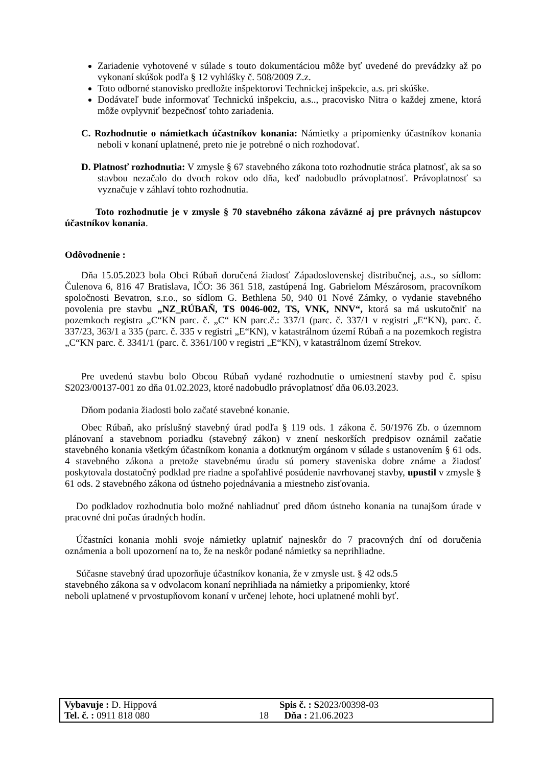Zariadenie vyhotovené v súlade s touto dokumentáciou môže byť uvedené do prevádzky až po vykonaní skúšok podľa § 12 vyhlášky č. 508/2009 Z.z.
Toto odborné stanovisko predložte inšpektorovi Technickej inšpekcie, a.s. pri skúške.
Dodávateľ bude informovať Technickú inšpekciu, a.s.., pracovisko Nitra o každej zmene, ktorá môže ovplyvniť bezpečnosť tohto zariadenia.
C. Rozhodnutie o námietkach účastníkov konania: Námietky a pripomienky účastníkov konania neboli v konaní uplatnené, preto nie je potrebné o nich rozhodovať.
D. Platnosť rozhodnutia: V zmysle § 67 stavebného zákona toto rozhodnutie stráca platnosť, ak sa so stavbou nezačalo do dvoch rokov odo dňa, keď nadobudlo právoplatnosť. Právoplatnosť sa vyznačuje v záhlaví tohto rozhodnutia.
Toto rozhodnutie je v zmysle § 70 stavebného zákona záväzné aj pre právnych nástupcov účastníkov konania.
Odôvodnenie :
Dňa 15.05.2023 bola Obci Rúbaň doručená žiadosť Západoslovenskej distribučnej, a.s., so sídlom: Čulenova 6, 816 47 Bratislava, IČO: 36 361 518, zastúpená Ing. Gabrielom Mészárosom, pracovníkom spoločnosti Bevatron, s.r.o., so sídlom G. Bethlena 50, 940 01 Nové Zámky, o vydanie stavebného povolenia pre stavbu „NZ_RÚBAŇ, TS 0046-002, TS, VNK, NNV“, ktorá sa má uskutočniť na pozemkoch registra „C“KN parc. č. „C“ KN parc.č.: 337/1 (parc. č. 337/1 v registri „E“KN), parc. č. 337/23, 363/1 a 335 (parc. č. 335 v registri „E“KN), v katastrálnom území Rúbaň a na pozemkoch registra „C“KN parc. č. 3341/1 (parc. č. 3361/100 v registri „E“KN), v katastrálnom území Strekov.
Pre uvedenú stavbu bolo Obcou Rúbaň vydané rozhodnutie o umiestnení stavby pod č. spisu S2023/00137-001 zo dňa 01.02.2023, ktoré nadobudlo právoplatnosť dňa 06.03.2023.
Dňom podania žiadosti bolo začaté stavebné konanie.
Obec Rúbaň, ako príslušný stavebný úrad podľa § 119 ods. 1 zákona č. 50/1976 Zb. o územnom plánovaní a stavebnom poriadku (stavebný zákon) v znení neskorších predpisov oznámil začatie stavebného konania všetkým účastníkom konania a dotknutým orgánom v súlade s ustanovením § 61 ods. 4 stavebného zákona a pretože stavebnému úradu sú pomery staveniska dobre známe a žiadosť poskytovala dostatočný podklad pre riadne a spoľahlivé posúdenie navrhovanej stavby, upustil v zmysle § 61 ods. 2 stavebného zákona od ústneho pojednávania a miestneho zisťovania.
Do podkladov rozhodnutia bolo možné nahliadnuť pred dňom ústneho konania na tunajšom úrade v pracovné dni počas úradných hodín.
Účastníci konania mohli svoje námietky uplatniť najneskôr do 7 pracovných dní od doručenia oznámenia a boli upozornení na to, že na neskôr podané námietky sa neprihliadne.
Súčasne stavebný úrad upozorňuje účastníkov konania, že v zmysle ust. § 42 ods.5
stavebného zákona sa v odvolacom konaní neprihliada na námietky a pripomienky, ktoré
neboli uplatnené v prvostupňovom konaní v určenej lehote, hoci uplatnené mohli byť.
| Vybavuje : D. Hippová | | Spis č. : S 2023/00398-03 |
| Tel. č. : 0911 818 080 | 18 | Dňa : 21.06.2023 |